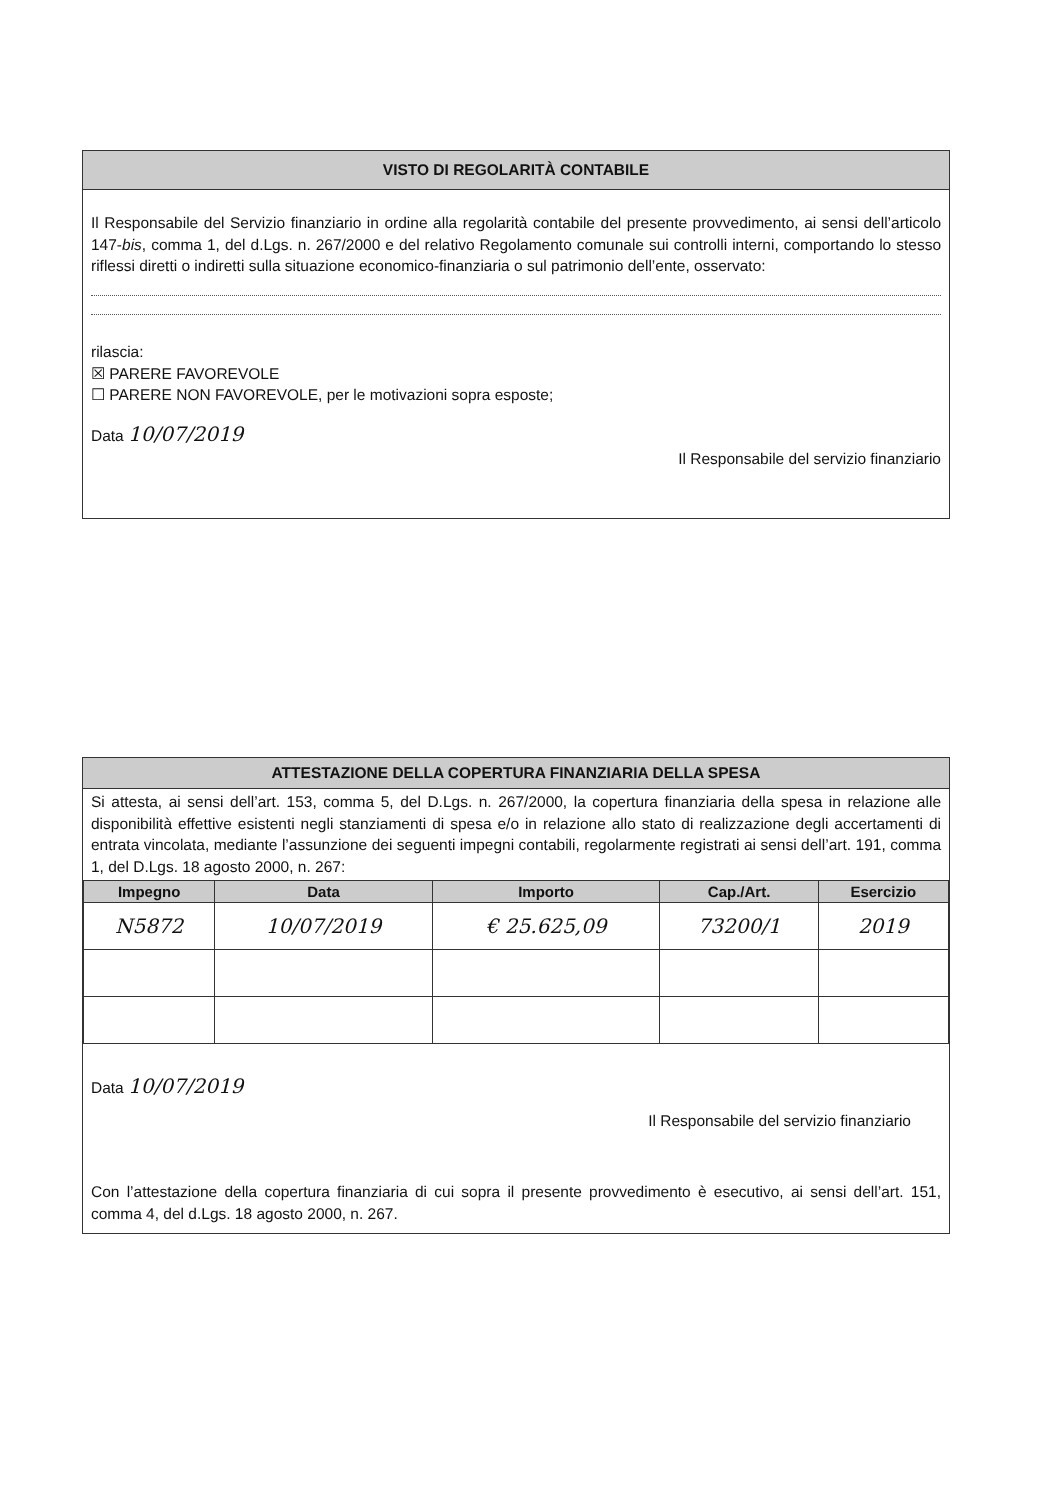VISTO DI REGOLARITÀ CONTABILE
Il Responsabile del Servizio finanziario in ordine alla regolarità contabile del presente provvedimento, ai sensi dell’articolo 147-bis, comma 1, del d.Lgs. n. 267/2000 e del relativo Regolamento comunale sui controlli interni, comportando lo stesso riflessi diretti o indiretti sulla situazione economico-finanziaria o sul patrimonio dell’ente, osservato:
rilascia:
☒ PARERE FAVOREVOLE
☐ PARERE NON FAVOREVOLE, per le motivazioni sopra esposte;
Data 10/07/2019
Il Responsabile del servizio finanziario
ATTESTAZIONE DELLA COPERTURA FINANZIARIA DELLA SPESA
Si attesta, ai sensi dell’art. 153, comma 5, del D.Lgs. n. 267/2000, la copertura finanziaria della spesa in relazione alle disponibilità effettive esistenti negli stanziamenti di spesa e/o in relazione allo stato di realizzazione degli accertamenti di entrata vincolata, mediante l’assunzione dei seguenti impegni contabili, regolarmente registrati ai sensi dell’art. 191, comma 1, del D.Lgs. 18 agosto 2000, n. 267:
| Impegno | Data | Importo | Cap./Art. | Esercizio |
| --- | --- | --- | --- | --- |
| N5872 | 10/07/2019 | € 25.625,09 | 73200/1 | 2019 |
Data 10/07/2019
Il Responsabile del servizio finanziario
Con l’attestazione della copertura finanziaria di cui sopra il presente provvedimento è esecutivo, ai sensi dell’art. 151, comma 4, del d.Lgs. 18 agosto 2000, n. 267.